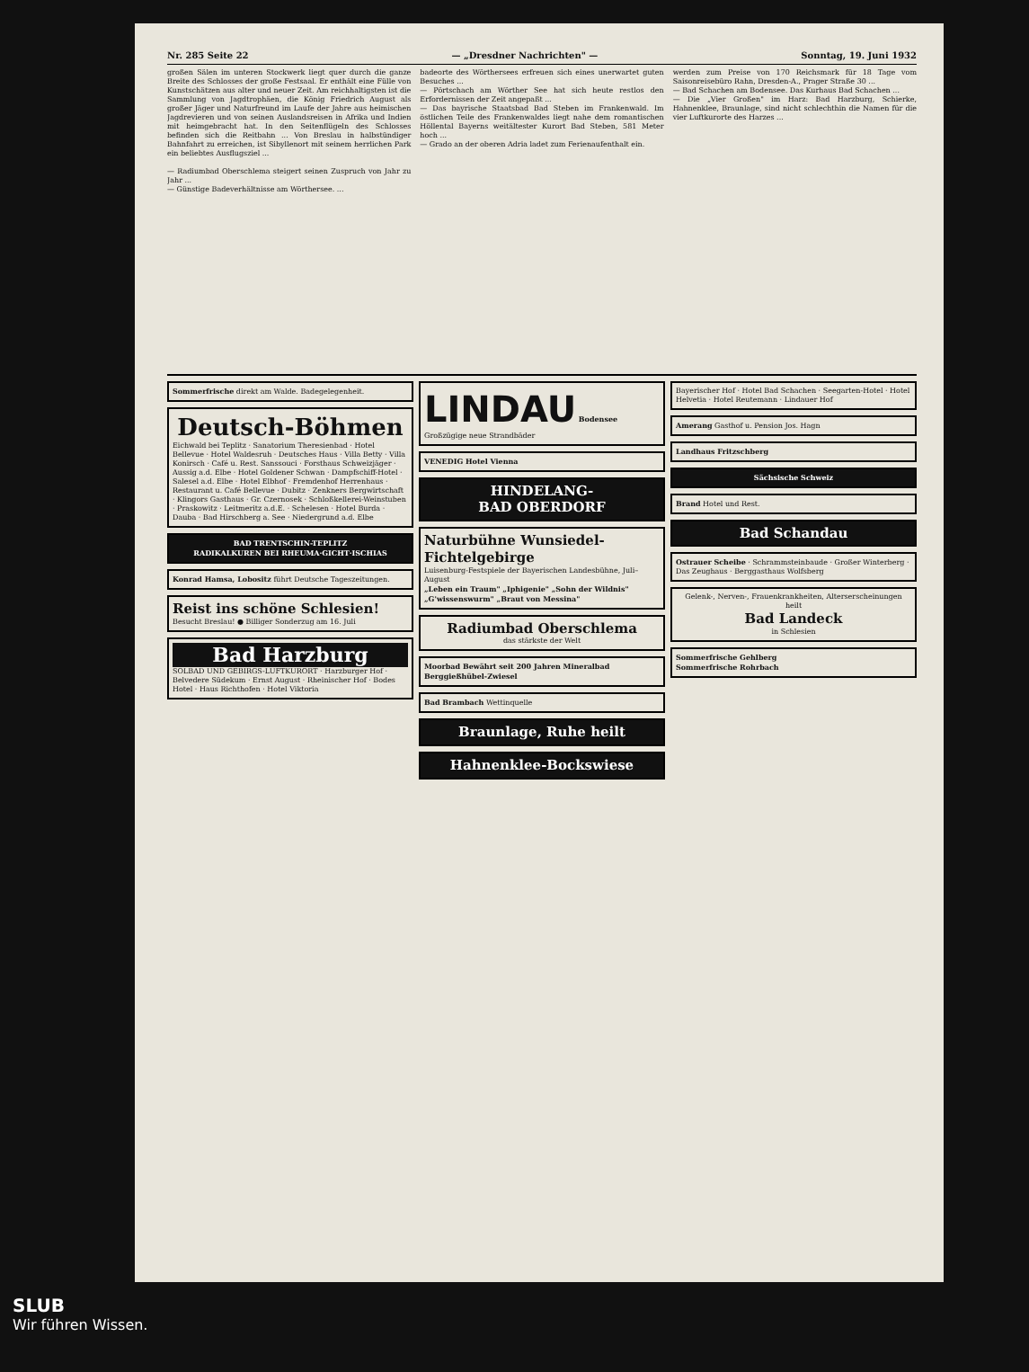Nr. 285 Seite 22 — „Dresdner Nachrichten" — Sonntag, 19. Juni 1932
großen Sälen im unteren Stockwerk liegt quer durch die ganze Breite des Schlosses der große Festsaal. Er enthält eine Fülle von Kunstschätzen aus alter und neuer Zeit. Am reichhaltigsten ist die Sammlung von Jagdtrophäen, die König Friedrich August als großer Jäger und Naturfreund im Laufe der Jahre aus heimischen Jagdrevieren und von seinen Auslandsreisen in Afrika und Indien mit heimgebracht hat. In den Seitenflügeln des Schlosses befinden sich die Reitbahn ... Von Breslau in halbstündiger Bahnfahrt zu erreichen, ist Sibyllenort mit seinem herrlichen Park ein beliebtes Ausflugsziel ...
— Radiumbad Oberschlema steigert seinen Zuspruch von Jahr zu Jahr ...
— Günstige Badeverhältnisse am Wörthersee. ...
badeorte des Wörthersees erfreuen sich eines unerwartet guten Besuches ...
— Pörtschach am Wörther See hat sich heute restlos den Erfordernissen der Zeit angepaßt ...
— Das bayrische Staatsbad Bad Steben im Frankenwald. Im östlichen Teile des Frankenwaldes liegt nahe dem romantischen Höllental Bayerns weitältester Kurort Bad Steben, 581 Meter hoch ...
— Grado an der oberen Adria ladet zum Ferienaufenthalt ein.
werden zum Preise von 170 Reichsmark für 18 Tage vom Saisonreisebüro Rahn, Dresden-A., Prager Straße 30 ...
— Bad Schachen am Bodensee. Das Kurhaus Bad Schachen ...
— Die „Vier Großen" im Harz: Bad Harzburg, Schierke, Hahnenklee, Braunlage, sind nicht schlechthin die Namen für die vier Luftkurorte des Harzes ...
Sommerfrische direkt am Walde. Badegelegenheit.
Deutsch-Böhmen
Eichwald bei Teplitz · Sanatorium Theresienbad · Hotel Bellevue · Hotel Waldesruh · Deutsches Haus · Villa Betty · Villa Konirsch · Café u. Rest. Sanssouci · Forsthaus Schweizjäger · Aussig a.d. Elbe · Hotel Goldener Schwan · Dampfschiff-Hotel · Salesel a.d. Elbe · Hotel Elbhof · Fremdenhof Herrenhaus · Restaurant u. Café Bellevue · Dubitz · Zenkners Bergwirtschaft · Klingors Gasthaus · Gr. Czernosek · Schloßkellerei-Weinstuben · Praskowitz · Leitmeritz a.d.E. · Schelesen · Hotel Burda · Dauba · Bad Hirschberg a. See · Niedergrund a.d. Elbe
BAD TRENTSCHIN-TEPLITZ
RADIKALKUREN BEI RHEUMA·GICHT·ISCHIAS
Konrad Hamsa, Lobositz führt Deutsche Tageszeitungen.
Reist ins schöne Schlesien!
Besucht Breslau! ● Billiger Sonderzug am 16. Juli
Bad Harzburg
SOLBAD UND GEBIRGS-LUFTKURORT · Harzburger Hof · Belvedere Südekum · Ernst August · Rheinischer Hof · Bodes Hotel · Haus Richthofen · Hotel Viktoria
LINDAU Bodensee Großzügige neue Strandbäder
VENEDIG Hotel Vienna
HINDELANG-
BAD OBERDORF
Naturbühne Wunsiedel-Fichtelgebirge
Luisenburg-Festspiele der Bayerischen Landesbühne, Juli–August
„Leben ein Traum" „Iphigenie" „Sohn der Wildnis" „G'wissenswurm" „Braut von Messina"
Radiumbad Oberschlema
das stärkste der Welt
Moorbad Bewährt seit 200 Jahren Mineralbad
Berggießhübel-Zwiesel
Bad Brambach Wettinquelle
Braunlage, Ruhe heilt
Hahnenklee-Bockswiese
Bayerischer Hof · Hotel Bad Schachen · Seegarten-Hotel · Hotel Helvetia · Hotel Reutemann · Lindauer Hof
Amerang Gasthof u. Pension Jos. Hagn
Landhaus Fritzschberg
Sächsische Schweiz
Brand Hotel und Rest.
Bad Schandau
Ostrauer Scheibe · Schrammsteinbaude · Großer Winterberg · Das Zeughaus · Berggasthaus Wolfsberg
Gelenk-, Nerven-, Frauenkrankheiten, Alterserscheinungen heilt
Bad Landeck
in Schlesien
Sommerfrische Gehlberg
Sommerfrische Rohrbach
SLUB
Wir führen Wissen.